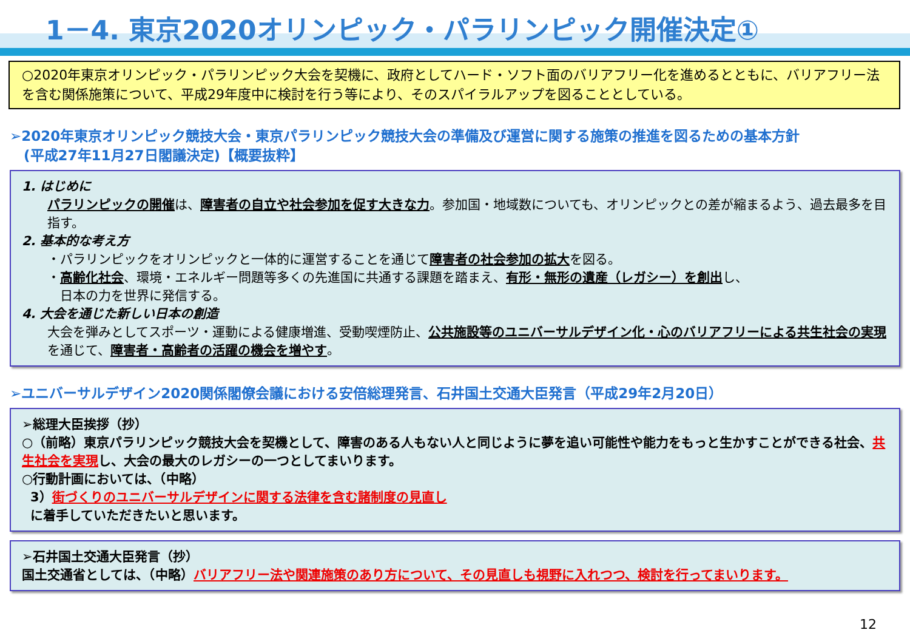1－4. 東京2020オリンピック・パラリンピック開催決定①
○2020年東京オリンピック・パラリンピック大会を契機に、政府としてハード・ソフト面のバリアフリー化を進めるとともに、バリアフリー法を含む関係施策について、平成29年度中に検討を行う等により、そのスパイラルアップを図ることとしている。
➢2020年東京オリンピック競技大会・東京パラリンピック競技大会の準備及び運営に関する施策の推進を図るための基本方針
　(平成27年11月27日閣議決定)【概要抜粋】
1. はじめに
パラリンピックの開催は、障害者の自立や社会参加を促す大きな力。参加国・地域数についても、オリンピックとの差が縮まるよう、過去最多を目指す。
2. 基本的な考え方
・パラリンピックをオリンピックと一体的に運営することを通じて障害者の社会参加の拡大を図る。
・高齢化社会、環境・エネルギー問題等多くの先進国に共通する課題を踏まえ、有形・無形の遺産（レガシー）を創出し、
　日本の力を世界に発信する。
4. 大会を通じた新しい日本の創造
大会を弾みとしてスポーツ・運動による健康増進、受動喫煙防止、公共施設等のユニバーサルデザイン化・心のバリアフリーによる共生社会の実現を通じて、障害者・高齢者の活躍の機会を増やす。
➢ユニバーサルデザイン2020関係閣僚会議における安倍総理発言、石井国土交通大臣発言（平成29年2月20日）
➢総理大臣挨拶（抄）
○（前略）東京パラリンピック競技大会を契機として、障害のある人もない人と同じように夢を追い可能性や能力をもっと生かすことができる社会、共生社会を実現し、大会の最大のレガシーの一つとしてまいります。
○行動計画においては、（中略）
3）街づくりのユニバーサルデザインに関する法律を含む諸制度の見直し
に着手していただきたいと思います。
➢石井国土交通大臣発言（抄）
国土交通省としては、（中略）バリアフリー法や関連施策のあり方について、その見直しも視野に入れつつ、検討を行ってまいります。
12